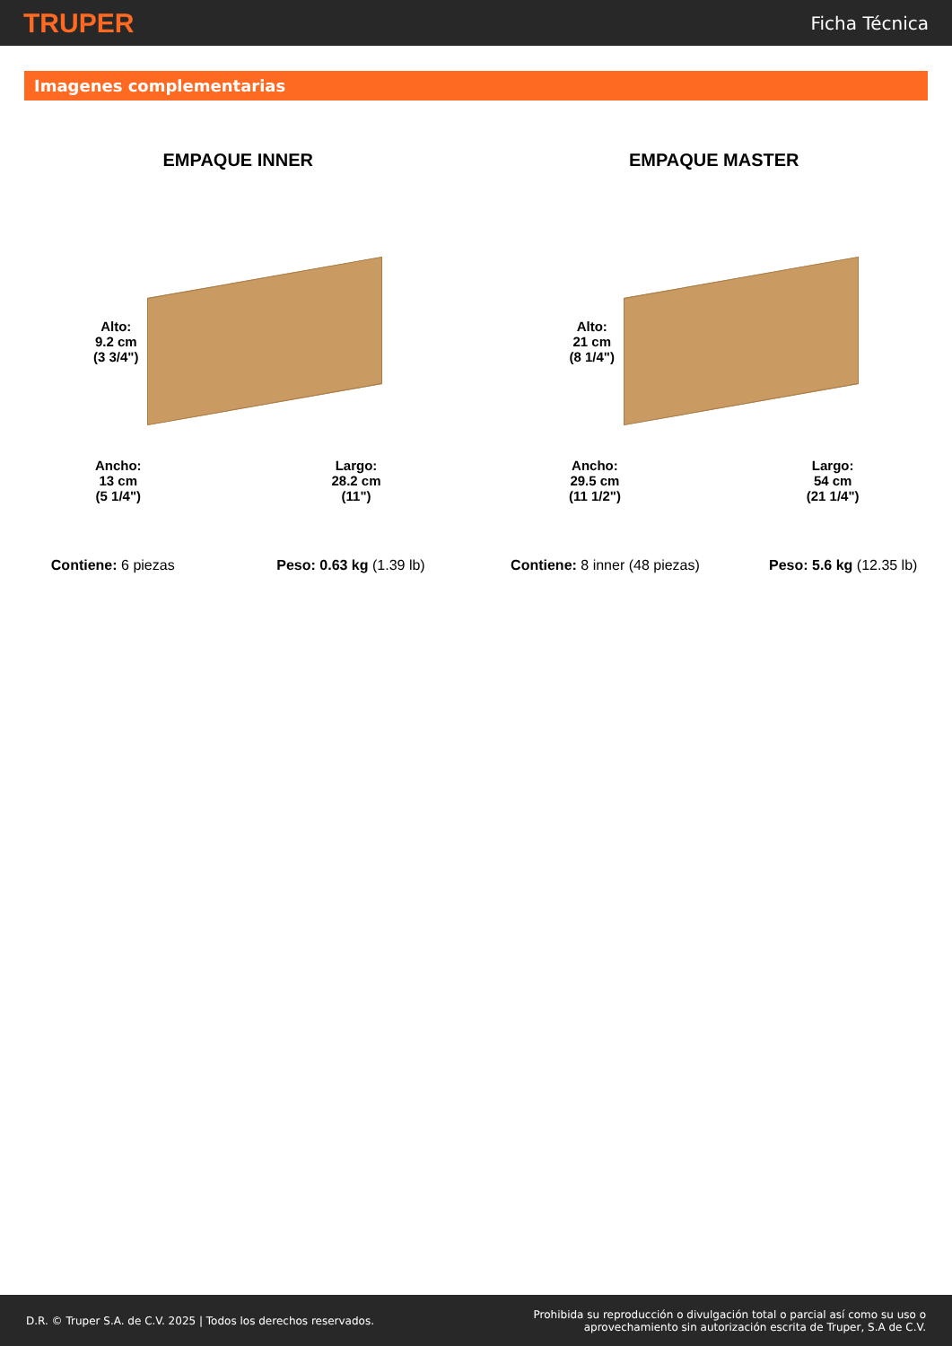TRUPER Ficha Técnica
Imagenes complementarias
EMPAQUE INNER
Alto:
9.2 cm
(3 3/4")
Ancho:
13 cm
(5 1/4")
Largo:
28.2 cm
(11")
Contiene: 6 piezas Peso: 0.63 kg (1.39 lb)
EMPAQUE MASTER
Alto:
21 cm
(8 1/4")
Ancho:
29.5 cm
(11 1/2")
Largo:
54 cm
(21 1/4")
Contiene: 8 inner (48 piezas) Peso: 5.6 kg (12.35 lb)
D.R. © Truper S.A. de C.V. 2025 | Todos los derechos reservados. Prohibida su reproducción o divulgación total o parcial así como su uso o
aprovechamiento sin autorización escrita de Truper, S.A de C.V.